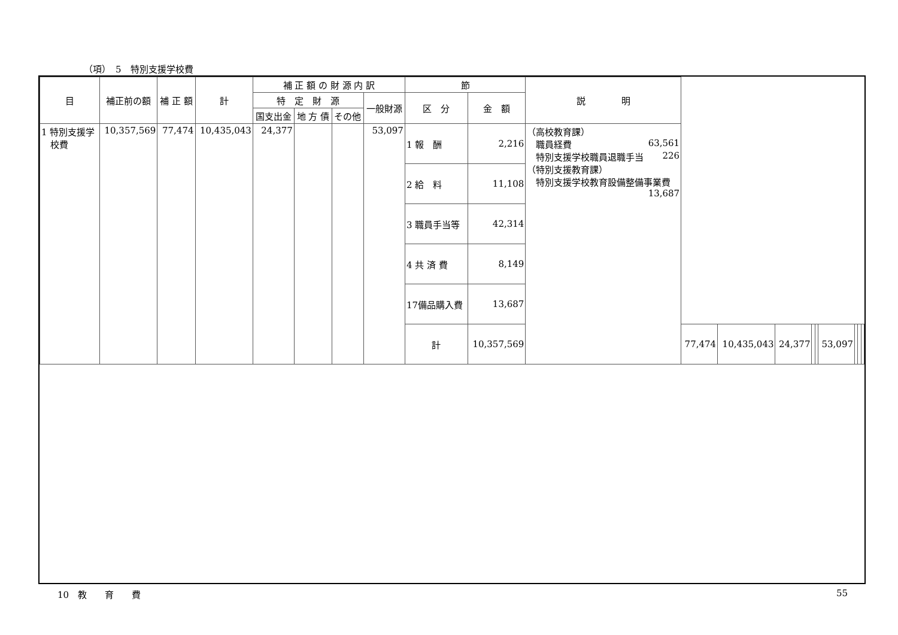（項）　5　特別支援学校費
| 目 | 補正前の額 | 補 正 額 | 計 | 補 正 額 の 財 源 内 訳 | | | | 節 | | 説 明 | | | | | | | | | |
| --- | --- | --- | --- | --- | --- | --- | --- | --- | --- | --- | --- | --- | --- | --- | --- | --- | --- | --- | --- |
| | | | | 特 定 財 源 | | | 一般財源 | 区 分 | 金 額 | | | | | | | | | | |
| | | | | 国支出金 | 地 方 債 | その他 | | | | | | | | | | | | | |
| 1 特別支援学 校費 | 10,357,569 | 77,474 | 10,435,043 | 24,377 | | | 53,097 | 1 報 酬 | 2,216 | （高校教育課） 職員経費 63,561 特別支援学校職員退職手当 226 （特別支援教育課） 特別支援学校教育設備整備事業費 13,687 | | | | | | | | | |
| | | | | | | | | 2 給 料 | 11,108 | | | | | | | | | | |
| | | | | | | | | 3 職員手当等 | 42,314 | | | | | | | | | | |
| | | | | | | | | 4 共 済 費 | 8,149 | | | | | | | | | | |
| | | | | | | | | 17備品購入費 | 13,687 | | | | | | | | | | |
| | | | | | | | | 計 | 10,357,569 | | 77,474 | 10,435,043 | 24,377 | | | 53,097 | | | |
10　教　　育　　費 55